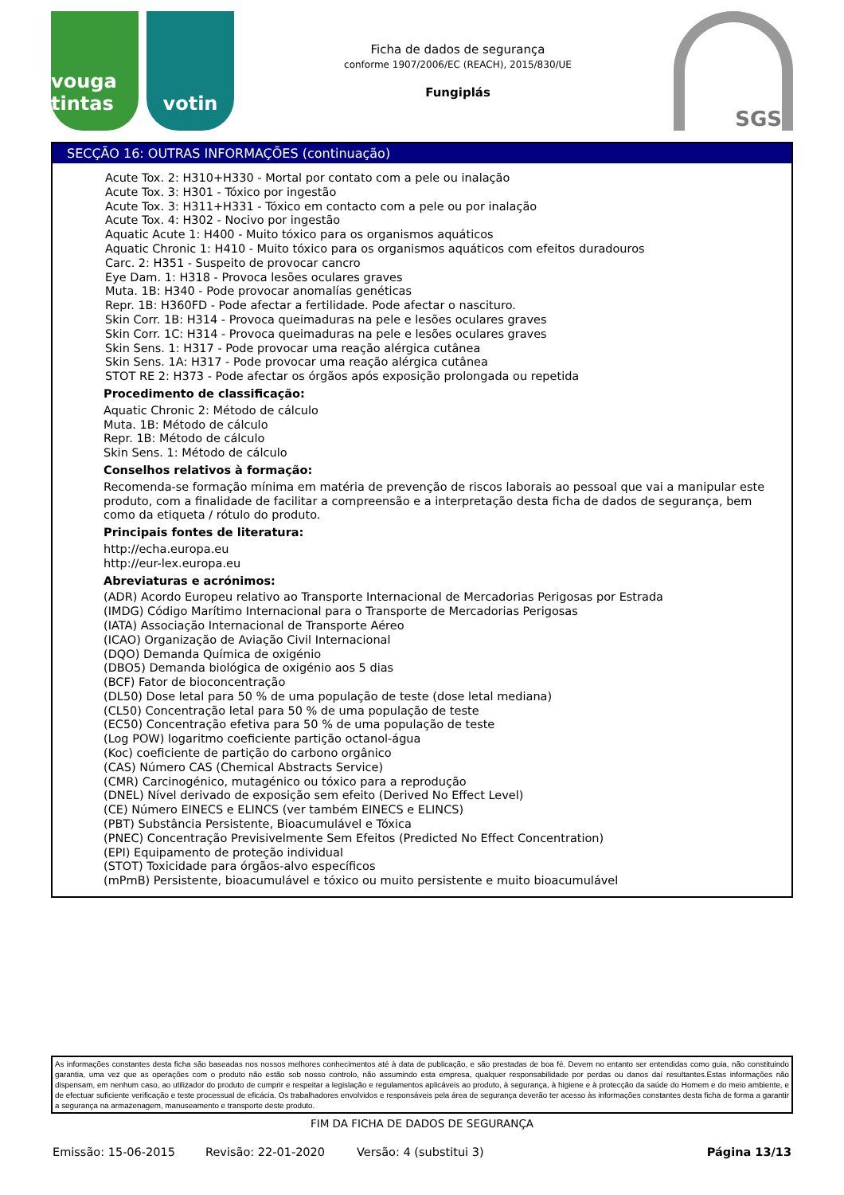vouga tintas
votin
Ficha de dados de segurança
conforme 1907/2006/EC (REACH), 2015/830/UE
Fungiplás
SGS
SECÇÃO 16: OUTRAS INFORMAÇÕES (continuação)
Acute Tox. 2: H310+H330 - Mortal por contato com a pele ou inalação
Acute Tox. 3: H301 - Tóxico por ingestão
Acute Tox. 3: H311+H331 - Tóxico em contacto com a pele ou por inalação
Acute Tox. 4: H302 - Nocivo por ingestão
Aquatic Acute 1: H400 - Muito tóxico para os organismos aquáticos
Aquatic Chronic 1: H410 - Muito tóxico para os organismos aquáticos com efeitos duradouros
Carc. 2: H351 - Suspeito de provocar cancro
Eye Dam. 1: H318 - Provoca lesões oculares graves
Muta. 1B: H340 - Pode provocar anomalías genéticas
Repr. 1B: H360FD - Pode afectar a fertilidade. Pode afectar o nascituro.
Skin Corr. 1B: H314 - Provoca queimaduras na pele e lesões oculares graves
Skin Corr. 1C: H314 - Provoca queimaduras na pele e lesões oculares graves
Skin Sens. 1: H317 - Pode provocar uma reação alérgica cutânea
Skin Sens. 1A: H317 - Pode provocar uma reação alérgica cutânea
STOT RE 2: H373 - Pode afectar os órgãos após exposição prolongada ou repetida
Procedimento de classificação:
Aquatic Chronic 2: Método de cálculo
Muta. 1B: Método de cálculo
Repr. 1B: Método de cálculo
Skin Sens. 1: Método de cálculo
Conselhos relativos à formação:
Recomenda-se formação mínima em matéria de prevenção de riscos laborais ao pessoal que vai a manipular este produto, com a finalidade de facilitar a compreensão e a interpretação desta ficha de dados de segurança, bem como da etiqueta / rótulo do produto.
Principais fontes de literatura:
http://echa.europa.eu
http://eur-lex.europa.eu
Abreviaturas e acrónimos:
(ADR) Acordo Europeu relativo ao Transporte Internacional de Mercadorias Perigosas por Estrada
(IMDG) Código Marítimo Internacional para o Transporte de Mercadorias Perigosas
(IATA) Associação Internacional de Transporte Aéreo
(ICAO) Organização de Aviação Civil Internacional
(DQO) Demanda Química de oxigénio
(DBO5) Demanda biológica de oxigénio aos 5 dias
(BCF) Fator de bioconcentração
(DL50) Dose letal para 50 % de uma população de teste (dose letal mediana)
(CL50) Concentração letal para 50 % de uma população de teste
(EC50) Concentração efetiva para 50 % de uma população de teste
(Log POW) logaritmo coeficiente partição octanol-água
(Koc) coeficiente de partição do carbono orgânico
(CAS) Número CAS (Chemical Abstracts Service)
(CMR) Carcinogénico, mutagénico ou tóxico para a reprodução
(DNEL) Nível derivado de exposição sem efeito (Derived No Effect Level)
(CE) Número EINECS e ELINCS (ver também EINECS e ELINCS)
(PBT) Substância Persistente, Bioacumulável e Tóxica
(PNEC) Concentração Previsivelmente Sem Efeitos (Predicted No Effect Concentration)
(EPI) Equipamento de proteção individual
(STOT) Toxicidade para órgãos-alvo específicos
(mPmB) Persistente, bioacumulável e tóxico ou muito persistente e muito bioacumulável
As informações constantes desta ficha são baseadas nos nossos melhores conhecimentos até à data de publicação, e são prestadas de boa fé. Devem no entanto ser entendidas como guia, não constituindo garantia, uma vez que as operações com o produto não estão sob nosso controlo, não assumindo esta empresa, qualquer responsabilidade por perdas ou danos daí resultantes.Estas informações não dispensam, em nenhum caso, ao utilizador do produto de cumprir e respeitar a legislação e regulamentos aplicáveis ao produto, à segurança, à higiene e à protecção da saúde do Homem e do meio ambiente, e de efectuar suficiente verificação e teste processual de eficácia. Os trabalhadores envolvidos e responsáveis pela área de segurança deverão ter acesso às informações constantes desta ficha de forma a garantir a segurança na armazenagem, manuseamento e transporte deste produto.
FIM DA FICHA DE DADOS DE SEGURANÇA
Emissão: 15-06-2015 Revisão: 22-01-2020 Versão: 4 (substitui 3) Página 13/13